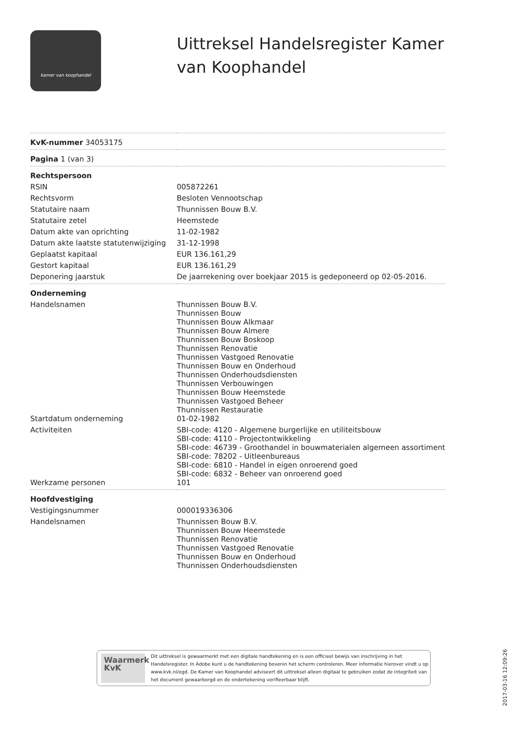kamer van koophandel
Uittreksel Handelsregister Kamer
van Koophandel
| KvK-nummer 34053175 | |
| Pagina 1 (van 3) | |
| Rechtspersoon | |
| RSIN | 005872261 |
| Rechtsvorm | Besloten Vennootschap |
| Statutaire naam | Thunnissen Bouw B.V. |
| Statutaire zetel | Heemstede |
| Datum akte van oprichting | 11-02-1982 |
| Datum akte laatste statutenwijziging | 31-12-1998 |
| Geplaatst kapitaal | EUR 136.161,29 |
| Gestort kapitaal | EUR 136.161,29 |
| Deponering jaarstuk | De jaarrekening over boekjaar 2015 is gedeponeerd op 02-05-2016. |
| Onderneming | |
| Handelsnamen | Thunnissen Bouw B.V. Thunnissen Bouw Thunnissen Bouw Alkmaar Thunnissen Bouw Almere Thunnissen Bouw Boskoop Thunnissen Renovatie Thunnissen Vastgoed Renovatie Thunnissen Bouw en Onderhoud Thunnissen Onderhoudsdiensten Thunnissen Verbouwingen Thunnissen Bouw Heemstede Thunnissen Vastgoed Beheer Thunnissen Restauratie |
| Startdatum onderneming | 01-02-1982 |
| Activiteiten | SBI-code: 4120 - Algemene burgerlijke en utiliteitsbouw SBI-code: 4110 - Projectontwikkeling SBI-code: 46739 - Groothandel in bouwmaterialen algemeen assortiment SBI-code: 78202 - Uitleenbureaus SBI-code: 6810 - Handel in eigen onroerend goed SBI-code: 6832 - Beheer van onroerend goed |
| Werkzame personen | 101 |
| Hoofdvestiging | |
| Vestigingsnummer | 000019336306 |
| Handelsnamen | Thunnissen Bouw B.V. Thunnissen Bouw Heemstede Thunnissen Renovatie Thunnissen Vastgoed Renovatie Thunnissen Bouw en Onderhoud Thunnissen Onderhoudsdiensten |
Waarmerk
KvK
Dit uittreksel is gewaarmerkt met een digitale handtekening en is een officieel bewijs van inschrijving in het Handelsregister. In Adobe kunt u de handtekening bovenin het scherm controleren. Meer informatie hierover vindt u op www.kvk.nl/egd. De Kamer van Koophandel adviseert dit uittreksel alleen digitaal te gebruiken zodat de integriteit van het document gewaarborgd en de ondertekening verifieerbaar blijft.
2017-03-16 12:09:26